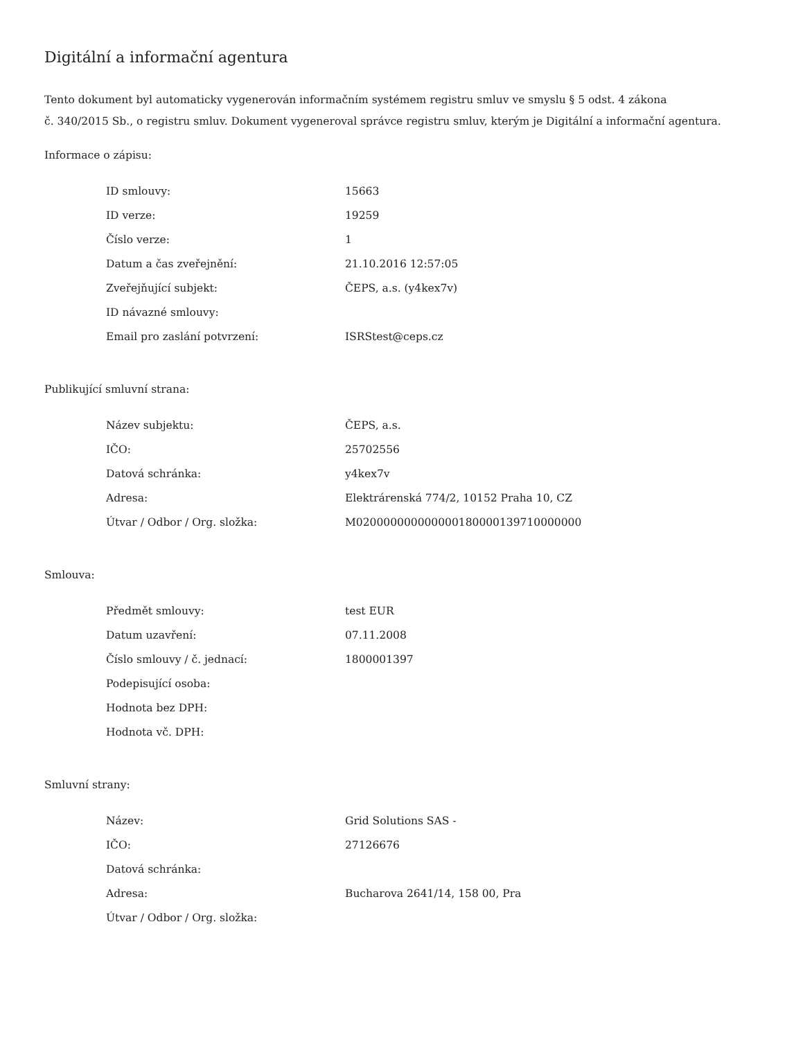Digitální a informační agentura
Tento dokument byl automaticky vygenerován informačním systémem registru smluv ve smyslu § 5 odst. 4 zákona
č. 340/2015 Sb., o registru smluv. Dokument vygeneroval správce registru smluv, kterým je Digitální a informační agentura.
Informace o zápisu:
| ID smlouvy: | 15663 |
| ID verze: | 19259 |
| Číslo verze: | 1 |
| Datum a čas zveřejnění: | 21.10.2016 12:57:05 |
| Zveřejňující subjekt: | ČEPS, a.s. (y4kex7v) |
| ID návazné smlouvy: | |
| Email pro zaslání potvrzení: | ISRStest@ceps.cz |
Publikující smluvní strana:
| Název subjektu: | ČEPS, a.s. |
| IČO: | 25702556 |
| Datová schránka: | y4kex7v |
| Adresa: | Elektrárenská 774/2, 10152 Praha 10, CZ |
| Útvar / Odbor / Org. složka: | M020000000000000180000139710000000 |
Smlouva:
| Předmět smlouvy: | test EUR |
| Datum uzavření: | 07.11.2008 |
| Číslo smlouvy / č. jednací: | 1800001397 |
| Podepisující osoba: | |
| Hodnota bez DPH: | |
| Hodnota vč. DPH: | |
Smluvní strany:
| Název: | Grid Solutions SAS - |
| IČO: | 27126676 |
| Datová schránka: | |
| Adresa: | Bucharova 2641/14, 158 00, Pra |
| Útvar / Odbor / Org. složka: | |